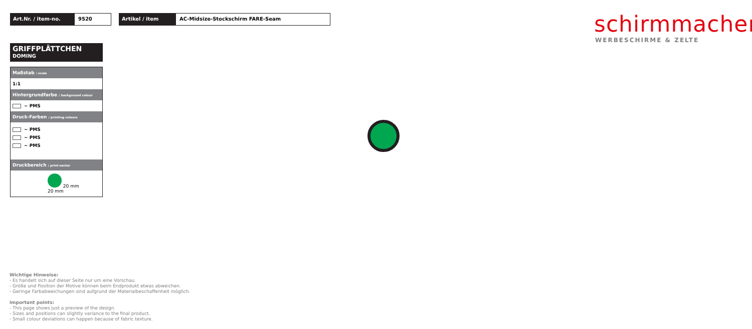Art.Nr. / item-no. 9520 Artikel / item AC-Midsize-Stockschirm FARE-Seam
schirmmacher
WERBESCHIRME & ZELTE
GRIFFPLÄTTCHEN
DOMING
| Maßstab / scale |
| --- |
| 1:1 |
| Hintergrundfarbe / background colour |
| ~ PMS |
| Druck-Farben / printing colours |
| ~ PMS ~ PMS ~ PMS |
| Druckbereich / print-sector |
| 20 mm 20 mm |
Wichtige Hinweise:
- Es handelt sich auf dieser Seite nur um eine Vorschau.
- Größe und Position der Motive können beim Endprodukt etwas abweichen.
- Geringe Farbabweichungen sind aufgrund der Materialbeschaffenheit möglich.
important points:
- This page shows just a preview of the design.
- Sizes and positions can slightly variance to the final product.
- Small colour deviations can happen because of fabric texture.